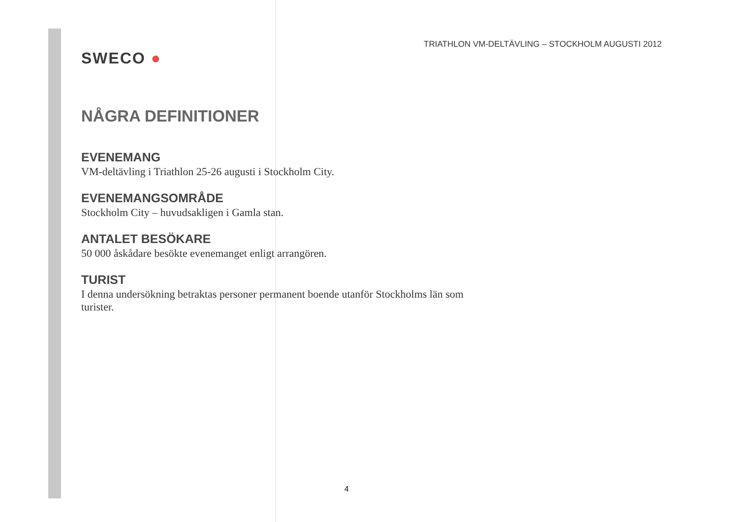SWECO ●
TRIATHLON VM-DELTÄVLING – STOCKHOLM AUGUSTI 2012
NÅGRA DEFINITIONER
EVENEMANG
VM-deltävling i Triathlon 25-26 augusti i Stockholm City.
EVENEMANGSOMRÅDE
Stockholm City – huvudsakligen i Gamla stan.
ANTALET BESÖKARE
50 000 åskådare besökte evenemanget enligt arrangören.
TURIST
I denna undersökning betraktas personer permanent boende utanför Stockholms län som turister.
4